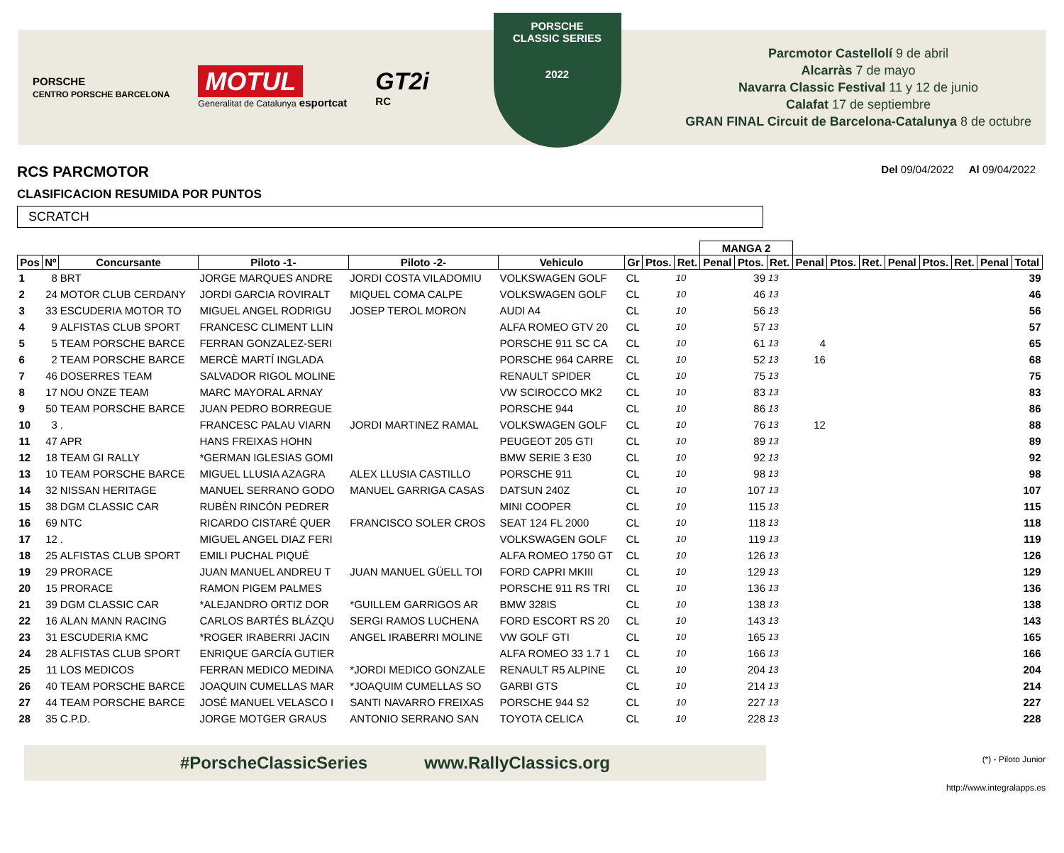PORSCHE
CENTRO PORSCHE BARCELONA
MOTUL
Generalitat de Catalunya esportcat
GT2i
RC
PORSCHE
CLASSIC SERIES
2022
Parcmotor Castellolí 9 de abril
Alcarràs 7 de mayo
Navarra Classic Festival 11 y 12 de junio
Calafat 17 de septiembre
GRAN FINAL Circuit de Barcelona-Catalunya 8 de octubre
RCS PARCMOTOR
Del 09/04/2022 Al 09/04/2022
CLASIFICACION RESUMIDA POR PUNTOS
SCRATCH
| | | | | | | | | | MANGA 2 | | | | | | | | | | |
| --- | --- | --- | --- | --- | --- | --- | --- | --- | --- | --- | --- | --- | --- | --- | --- | --- | --- | --- | --- |
| Pos | Nº | Concursante | Piloto -1- | Piloto -2- | Vehiculo | Gr | Ptos. | Ret. | Penal | Ptos. | Ret. | Penal | Ptos. | Ret. | Penal | Ptos. | Ret. | Penal | Total |
| 1 | 8 | BRT | JORGE MARQUES ANDRE | JORDI COSTA VILADOMIU | VOLKSWAGEN GOLF | CL | | 10 | | 39 | 13 | | | | | | | | 39 |
| 2 | 24 | MOTOR CLUB CERDANY | JORDI GARCIA ROVIRALT | MIQUEL COMA CALPE | VOLKSWAGEN GOLF | CL | | 10 | | 46 | 13 | | | | | | | | 46 |
| 3 | 33 | ESCUDERIA MOTOR TO | MIGUEL ANGEL RODRIGU | JOSEP TEROL MORON | AUDI A4 | CL | | 10 | | 56 | 13 | | | | | | | | 56 |
| 4 | 9 | ALFISTAS CLUB SPORT | FRANCESC CLIMENT LLIN | | ALFA ROMEO GTV 20 | CL | | 10 | | 57 | 13 | | | | | | | | 57 |
| 5 | 5 | TEAM PORSCHE BARCE | FERRAN GONZALEZ-SERI | | PORSCHE 911 SC CA | CL | | 10 | | 61 | 13 | 4 | | | | | | | 65 |
| 6 | 2 | TEAM PORSCHE BARCE | MERCÈ MARTÍ INGLADA | | PORSCHE 964 CARRE | CL | | 10 | | 52 | 13 | 16 | | | | | | | 68 |
| 7 | 46 | DOSERRES TEAM | SALVADOR RIGOL MOLINE | | RENAULT SPIDER | CL | | 10 | | 75 | 13 | | | | | | | | 75 |
| 8 | 17 | NOU ONZE TEAM | MARC MAYORAL ARNAY | | VW SCIROCCO MK2 | CL | | 10 | | 83 | 13 | | | | | | | | 83 |
| 9 | 50 | TEAM PORSCHE BARCE | JUAN PEDRO BORREGUE | | PORSCHE 944 | CL | | 10 | | 86 | 13 | | | | | | | | 86 |
| 10 | 3 | . | FRANCESC PALAU VIARN | JORDI MARTINEZ RAMAL | VOLKSWAGEN GOLF | CL | | 10 | | 76 | 13 | 12 | | | | | | | 88 |
| 11 | 47 | APR | HANS FREIXAS HOHN | | PEUGEOT 205 GTI | CL | | 10 | | 89 | 13 | | | | | | | | 89 |
| 12 | 18 | TEAM GI RALLY | *GERMAN IGLESIAS GOMI | | BMW SERIE 3 E30 | CL | | 10 | | 92 | 13 | | | | | | | | 92 |
| 13 | 10 | TEAM PORSCHE BARCE | MIGUEL LLUSIA AZAGRA | ALEX LLUSIA CASTILLO | PORSCHE 911 | CL | | 10 | | 98 | 13 | | | | | | | | 98 |
| 14 | 32 | NISSAN HERITAGE | MANUEL SERRANO GODO | MANUEL GARRIGA CASAS | DATSUN 240Z | CL | | 10 | | 107 | 13 | | | | | | | | 107 |
| 15 | 38 | DGM CLASSIC CAR | RUBÈN RINCÓN PEDRER | | MINI COOPER | CL | | 10 | | 115 | 13 | | | | | | | | 115 |
| 16 | 69 | NTC | RICARDO CISTARÉ QUER | FRANCISCO SOLER CROS | SEAT 124 FL 2000 | CL | | 10 | | 118 | 13 | | | | | | | | 118 |
| 17 | 12 | . | MIGUEL ANGEL DIAZ FERI | | VOLKSWAGEN GOLF | CL | | 10 | | 119 | 13 | | | | | | | | 119 |
| 18 | 25 | ALFISTAS CLUB SPORT | EMILI PUCHAL PIQUÉ | | ALFA ROMEO 1750 GT | CL | | 10 | | 126 | 13 | | | | | | | | 126 |
| 19 | 29 | PRORACE | JUAN MANUEL ANDREU T | JUAN MANUEL GÜELL TOI | FORD CAPRI MKIII | CL | | 10 | | 129 | 13 | | | | | | | | 129 |
| 20 | 15 | PRORACE | RAMON PIGEM PALMES | | PORSCHE 911 RS TRI | CL | | 10 | | 136 | 13 | | | | | | | | 136 |
| 21 | 39 | DGM CLASSIC CAR | *ALEJANDRO ORTIZ DOR | *GUILLEM GARRIGOS AR | BMW 328IS | CL | | 10 | | 138 | 13 | | | | | | | | 138 |
| 22 | 16 | ALAN MANN RACING | CARLOS BARTÉS BLÁZQU | SERGI RAMOS LUCHENA | FORD ESCORT RS 20 | CL | | 10 | | 143 | 13 | | | | | | | | 143 |
| 23 | 31 | ESCUDERIA KMC | *ROGER IRABERRI JACIN | ANGEL IRABERRI MOLINE | VW GOLF GTI | CL | | 10 | | 165 | 13 | | | | | | | | 165 |
| 24 | 28 | ALFISTAS CLUB SPORT | ENRIQUE GARCÍA GUTIER | | ALFA ROMEO 33 1.7 1 | CL | | 10 | | 166 | 13 | | | | | | | | 166 |
| 25 | 11 | LOS MEDICOS | FERRAN MEDICO MEDINA | *JORDI MEDICO GONZALE | RENAULT R5 ALPINE | CL | | 10 | | 204 | 13 | | | | | | | | 204 |
| 26 | 40 | TEAM PORSCHE BARCE | JOAQUIN CUMELLAS MAR | *JOAQUIM CUMELLAS SO | GARBI GTS | CL | | 10 | | 214 | 13 | | | | | | | | 214 |
| 27 | 44 | TEAM PORSCHE BARCE | JOSÉ MANUEL VELASCO I | SANTI NAVARRO FREIXAS | PORSCHE 944 S2 | CL | | 10 | | 227 | 13 | | | | | | | | 227 |
| 28 | 35 | C.P.D. | JORGE MOTGER GRAUS | ANTONIO SERRANO SAN | TOYOTA CELICA | CL | | 10 | | 228 | 13 | | | | | | | | 228 |
#PorscheClassicSeries www.RallyClassics.org
(*) - Piloto Junior
http://www.integralapps.es